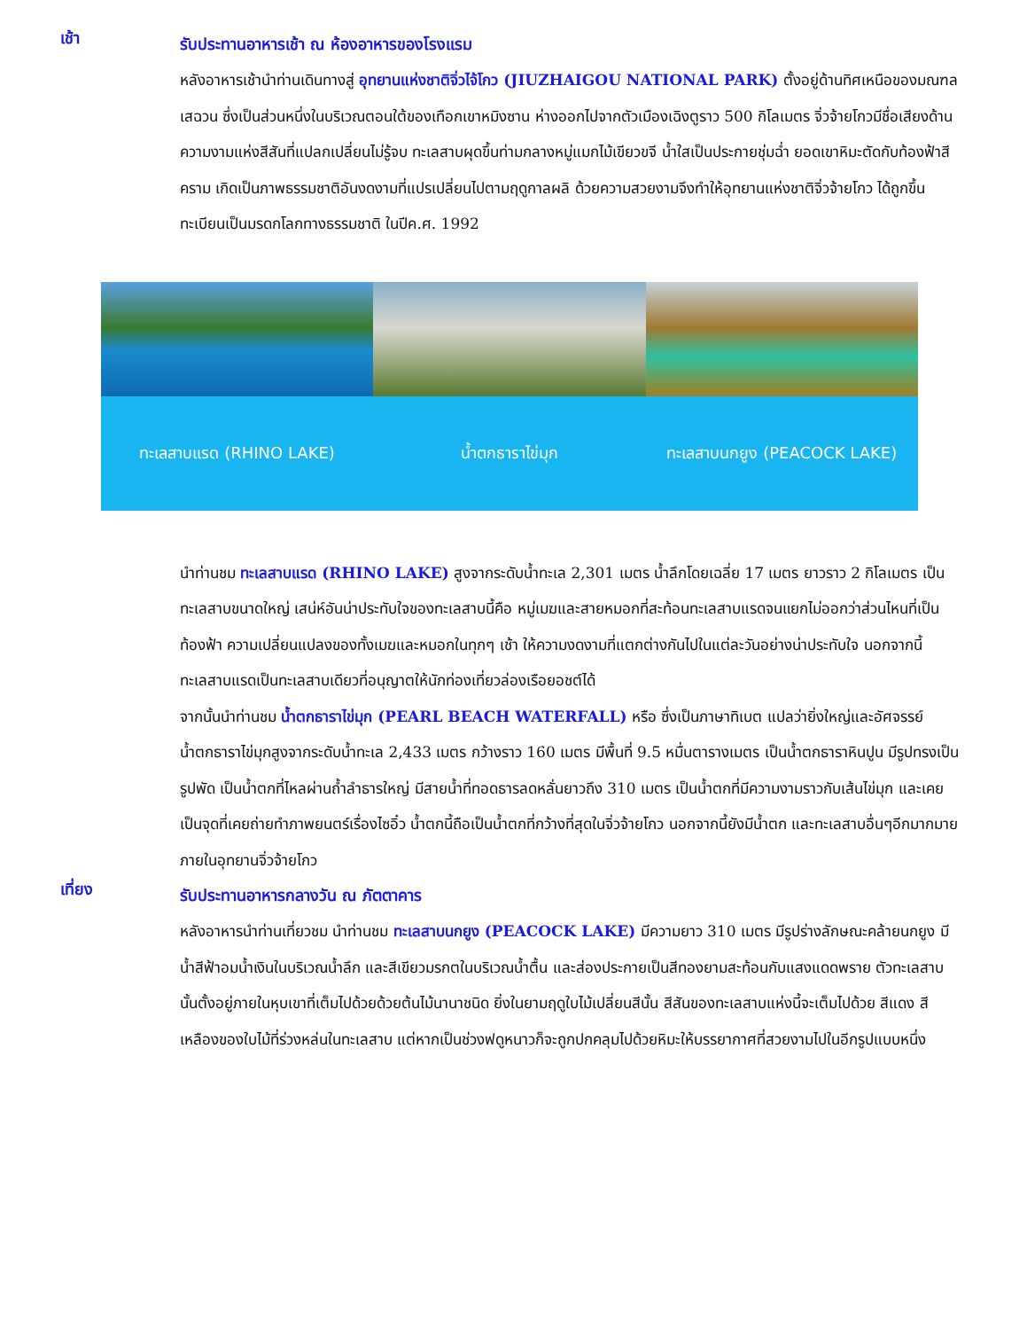เช้า
รับประทานอาหารเช้า ณ ห้องอาหารของโรงแรม
หลังอาหารเช้านำท่านเดินทางสู่ อุทยานแห่งชาติจิ่วไจ้โกว (JIUZHAIGOU NATIONAL PARK) ตั้งอยู่ด้านทิศเหนือของมณฑลเสฉวน ซึ่งเป็นส่วนหนึ่งในบริเวณตอนใต้ของเทือกเขาหมิงซาน ห่างออกไปจากตัวเมืองเฉิงตูราว 500 กิโลเมตร จิ่วจ้ายโกวมีชื่อเสียงด้านความงามแห่งสีสันที่แปลกเปลี่ยนไม่รู้จบ ทะเลสาบผุดขึ้นท่ามกลางหมู่แมกไม้เขียวขจี น้ำใสเป็นประกายชุ่มฉ่ำ ยอดเขาหิมะตัดกับท้องฟ้าสีคราม เกิดเป็นภาพธรรมชาติอันงดงามที่แปรเปลี่ยนไปตามฤดูกาลผลิ ด้วยความสวยงามจึงทำให้อุทยานแห่งชาติจิ่วจ้ายโกว ได้ถูกขึ้นทะเบียนเป็นมรดกโลกทางธรรมชาติ ในปีค.ศ. 1992
ทะเลสาบแรด (RHINO LAKE) น้ำตกธาราไข่มุก ทะเลสาบนกยูง (PEACOCK LAKE)
นำท่านชม ทะเลสาบแรด (RHINO LAKE) สูงจากระดับน้ำทะเล 2,301 เมตร น้ำลึกโดยเฉลี่ย 17 เมตร ยาวราว 2 กิโลเมตร เป็นทะเลสาบขนาดใหญ่ เสน่ห์อันน่าประทับใจของทะเลสาบนี้คือ หมู่เมฆและสายหมอกที่สะท้อนทะเลสาบแรดจนแยกไม่ออกว่าส่วนไหนที่เป็นท้องฟ้า ความเปลี่ยนแปลงของทั้งเมฆและหมอกในทุกๆ เช้า ให้ความงดงามที่แตกต่างกันไปในแต่ละวันอย่างน่าประทับใจ นอกจากนี้ทะเลสาบแรดเป็นทะเลสาบเดียวที่อนุญาตให้นักท่องเที่ยวล่องเรือยอชต์ได้
จากนั้นนำท่านชม น้ำตกธาราไข่มุก (PEARL BEACH WATERFALL) หรือ ซึ่งเป็นภาษาทิเบต แปลว่ายิ่งใหญ่และอัศจรรย์ น้ำตกธาราไข่มุกสูงจากระดับน้ำทะเล 2,433 เมตร กว้างราว 160 เมตร มีพื้นที่ 9.5 หมื่นตารางเมตร เป็นน้ำตกธาราหินปูน มีรูปทรงเป็นรูปพัด เป็นน้ำตกที่ไหลผ่านถ้ำลำธารใหญ่ มีสายน้ำที่ทอดธารลดหลั่นยาวถึง 310 เมตร เป็นน้ำตกที่มีความงามราวกับเส้นไข่มุก และเคยเป็นจุดที่เคยถ่ายทำภาพยนตร์เรื่องไซอิ๋ว น้ำตกนี้ถือเป็นน้ำตกที่กว้างที่สุดในจิ่วจ้ายโกว นอกจากนี้ยังมีน้ำตก และทะเลสาบอื่นๆอีกมากมายภายในอุทยานจิ่วจ้ายโกว
เที่ยง
รับประทานอาหารกลางวัน ณ ภัตตาคาร
หลังอาหารนำท่านเที่ยวชม นำท่านชม ทะเลสาบนกยูง (PEACOCK LAKE) มีความยาว 310 เมตร มีรูปร่างลักษณะคล้ายนกยูง มีน้ำสีฟ้าอมน้ำเงินในบริเวณน้ำลึก และสีเขียวมรกตในบริเวณน้ำตื้น และส่องประกายเป็นสีทองยามสะท้อนกับแสงแดดพราย ตัวทะเลสาบนั้นตั้งอยู่ภายในหุบเขาที่เต็มไปด้วยด้วยต้นไม้นานาชนิด ยิ่งในยามฤดูใบไม้เปลี่ยนสีนั้น สีสันของทะเลสาบแห่งนี้จะเต็มไปด้วย สีแดง สีเหลืองของใบไม้ที่ร่วงหล่นในทะเลสาบ แต่หากเป็นช่วงฟดูหนาวก็จะถูกปกคลุมไปด้วยหิมะให้บรรยากาศที่สวยงามไปในอีกรูปแบบหนึ่ง